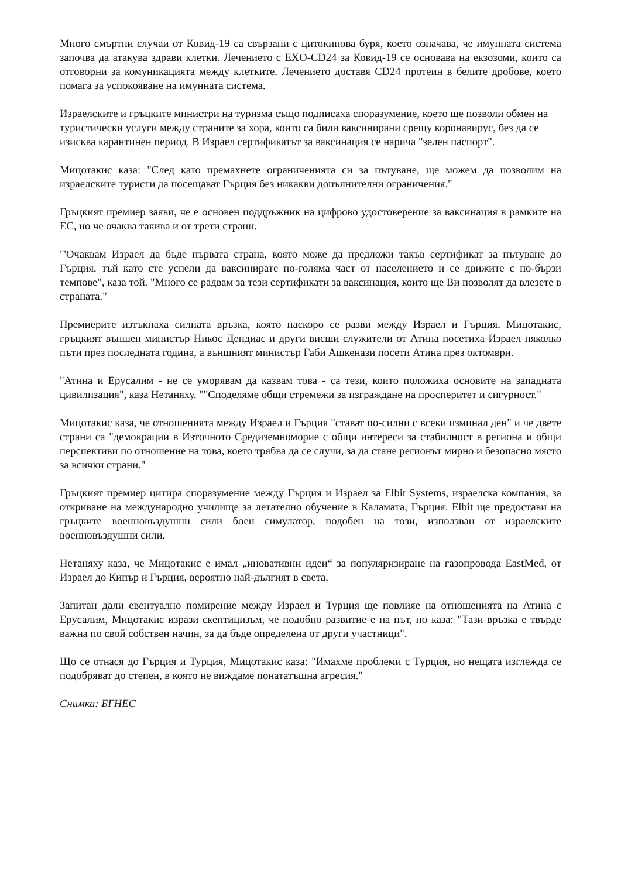Много смъртни случаи от Ковид-19 са свързани с цитокинова буря, което означава, че имунната система започва да атакува здрави клетки. Лечението с EXO-CD24 за Ковид-19 се основава на екзозоми, които са отговорни за комуникацията между клетките. Лечението доставя CD24 протеин в белите дробове, което помага за успокояване на имунната система.
Израелските и гръцките министри на туризма също подписаха споразумение, което ще позволи обмен на туристически услуги между страните за хора, които са били ваксинирани срещу коронавирус, без да се изисква карантинен период. В Израел сертификатът за ваксинация се нарича "зелен паспорт".
Мицотакис каза: "След като премахнете ограниченията си за пътуване, ще можем да позволим на израелските туристи да посещават Гърция без никакви допълнителни ограничения."
Гръцкият премиер заяви, че е основен поддръжник на цифрово удостоверение за ваксинация в рамките на ЕС, но че очаква такива и от трети страни.
"'Очаквам Израел да бъде първата страна, която може да предложи такъв сертификат за пътуване до Гърция, тъй като сте успели да ваксинирате по-голяма част от населението и се движите с по-бързи темпове", каза той. "Много се радвам за тези сертификати за ваксинация, които ще Ви позволят да влезете в страната."
Премиерите изтъкнаха силната връзка, която наскоро се разви между Израел и Гърция. Мицотакис, гръцкият външен министър Никос Дендиас и други висши служители от Атина посетиха Израел няколко пъти през последната година, а външният министър Габи Ашкенази посети Атина през октомври.
"Атина и Ерусалим - не се уморявам да казвам това - са тези, които положиха основите на западната цивилизация", каза Нетаняху. ""Споделяме общи стремежи за изграждане на просперитет и сигурност."
Мицотакис каза, че отношенията между Израел и Гърция "стават по-силни с всеки изминал ден" и че двете страни са "демокрации в Източното Средиземноморие с общи интереси за стабилност в региона и общи перспективи по отношение на това, което трябва да се случи, за да стане регионът мирно и безопасно място за всички страни."
Гръцкият премиер цитира споразумение между Гърция и Израел за Elbit Systems, израелска компания, за откриване на международно училище за летателно обучение в Каламата, Гърция. Elbit ще предостави на гръцките военновъздушни сили боен симулатор, подобен на този, използван от израелските военновъздушни сили.
Нетаняху каза, че Мицотакис е имал „иновативни идеи“ за популяризиране на газопровода EastMed, от Израел до Кипър и Гърция, вероятно най-дългият в света.
Запитан дали евентуално помирение между Израел и Турция ще повлияе на отношенията на Атина с Ерусалим, Мицотакис изрази скептицизъм, че подобно развитие е на път, но каза: "Тази връзка е твърде важна по свой собствен начин, за да бъде определена от други участници".
Що се отнася до Гърция и Турция, Мицотакис каза: "Имахме проблеми с Турция, но нещата изглежда се подобряват до степен, в която не виждаме понататъшна агресия."
Снимка: БГНЕС